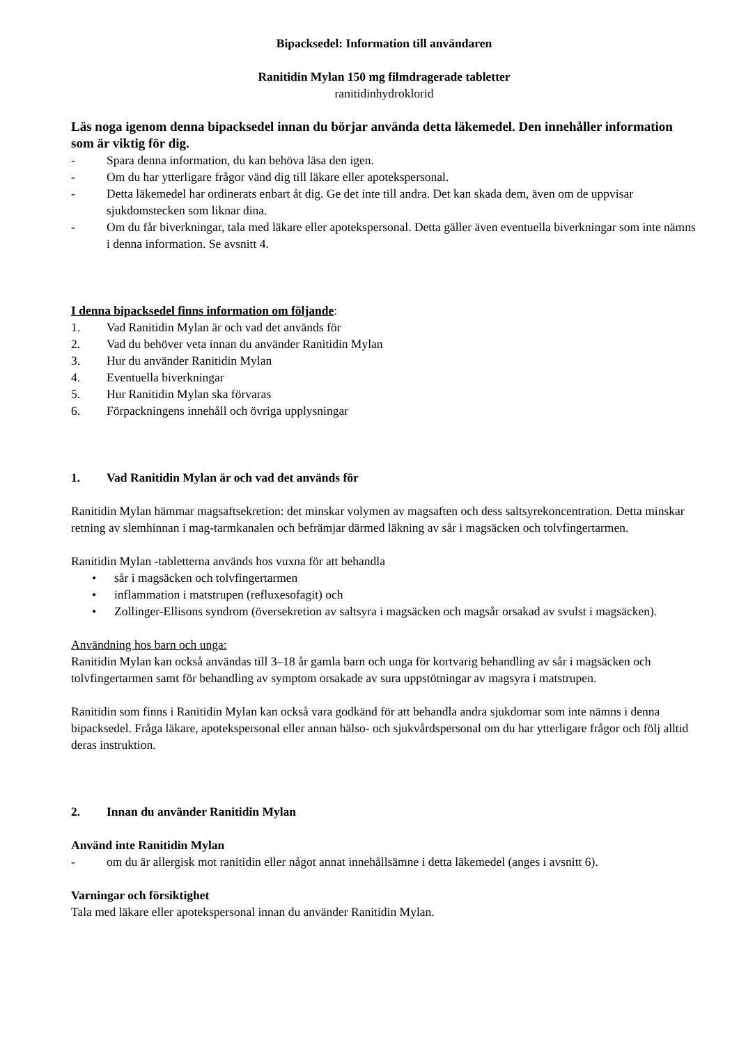Bipacksedel: Information till användaren
Ranitidin Mylan 150 mg filmdragerade tabletter
ranitidinhydroklorid
Läs noga igenom denna bipacksedel innan du börjar använda detta läkemedel. Den innehåller information som är viktig för dig.
- Spara denna information, du kan behöva läsa den igen.
- Om du har ytterligare frågor vänd dig till läkare eller apotekspersonal.
- Detta läkemedel har ordinerats enbart åt dig. Ge det inte till andra. Det kan skada dem, även om de uppvisar sjukdomstecken som liknar dina.
- Om du får biverkningar, tala med läkare eller apotekspersonal. Detta gäller även eventuella biverkningar som inte nämns i denna information. Se avsnitt 4.
I denna bipacksedel finns information om följande:
1. Vad Ranitidin Mylan är och vad det används för
2. Vad du behöver veta innan du använder Ranitidin Mylan
3. Hur du använder Ranitidin Mylan
4. Eventuella biverkningar
5. Hur Ranitidin Mylan ska förvaras
6. Förpackningens innehåll och övriga upplysningar
1. Vad Ranitidin Mylan är och vad det används för
Ranitidin Mylan hämmar magsaftsekretion: det minskar volymen av magsaften och dess saltsyrekoncentration. Detta minskar retning av slemhinnan i mag-tarmkanalen och befrämjar därmed läkning av sår i magsäcken och tolvfingertarmen.
Ranitidin Mylan -tabletterna används hos vuxna för att behandla
• sår i magsäcken och tolvfingertarmen
• inflammation i matstrupen (refluxesofagit) och
• Zollinger-Ellisons syndrom (översekretion av saltsyra i magsäcken och magsår orsakad av svulst i magsäcken).
Användning hos barn och unga:
Ranitidin Mylan kan också användas till 3–18 år gamla barn och unga för kortvarig behandling av sår i magsäcken och tolvfingertarmen samt för behandling av symptom orsakade av sura uppstötningar av magsyra i matstrupen.
Ranitidin som finns i Ranitidin Mylan kan också vara godkänd för att behandla andra sjukdomar som inte nämns i denna bipacksedel. Fråga läkare, apotekspersonal eller annan hälso- och sjukvårdspersonal om du har ytterligare frågor och följ alltid deras instruktion.
2. Innan du använder Ranitidin Mylan
Använd inte Ranitidin Mylan
- om du är allergisk mot ranitidin eller något annat innehållsämne i detta läkemedel (anges i avsnitt 6).
Varningar och försiktighet
Tala med läkare eller apotekspersonal innan du använder Ranitidin Mylan.